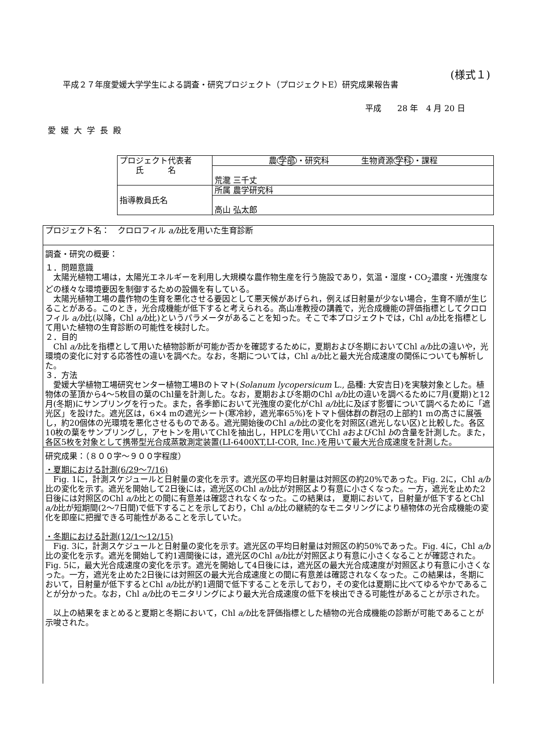(様式１)
平成２７年度愛媛大学学生による調査・研究プロジェクト（プロジェクトE）研究成果報告書
平成　　28 年　4 月 20 日
愛媛大学長殿
| プロジェクト代表者 氏 名 | 農 学部 ・研究科 生物資源 学科 ・課程 |
| | 荒瀧 三千丈 |
| 指導教員氏名 | 所属 農学研究科 |
| | 高山 弘太郎 |
| プロジェクト名： クロロフィル a/b 比を用いた生育診断 |
| 調査・研究の概要： １．問題意識 太陽光植物工場は，太陽光エネルギーを利用し大規模な農作物生産を行う施設であり，気温・湿度・CO<sub>2</sub>濃度・光強度などの様々な環境要因を制御するための設備を有している。 太陽光植物工場の農作物の生育を悪化させる要因として悪天候があげられ，例えば日射量が少ない場合，生育不順が生じることがある。このとき，光合成機能が低下すると考えられる。高山准教授の講義で，光合成機能の評価指標としてクロロフィル a/b 比(以降，Chl a/b 比)というパラメータがあることを知った。そこで本プロジェクトでは，Chl a/b 比を指標として用いた植物の生育診断の可能性を検討した。 ２．目的 Chl a/b 比を指標として用いた植物診断が可能か否かを確認するために，夏期および冬期においてChl a/b 比の違いや，光環境の変化に対する応答性の違いを調べた。なお，冬期については，Chl a/b 比と最大光合成速度の関係についても解析した。 ３．方法 愛媛大学植物工場研究センター植物工場Bのトマト( Solanum lycopersicum L., 品種: 大安吉日)を実験対象とした。植物体の茎頂から4～5枚目の葉のChl量を計測した。なお，夏期および冬期のChl a/b 比の違いを調べるために7月(夏期)と12月(冬期)にサンプリングを行った。また，各季節において光強度の変化がChl a/b 比に及ぼす影響について調べるために「遮光区」を設けた。遮光区は，6×4 mの遮光シート(寒冷紗，遮光率65%)をトマト個体群の群冠の上部約1 mの高さに展張し，約20個体の光環境を悪化させるものである。遮光開始後のChl a/b 比の変化を対照区(遮光しない区)と比較した。各区10枚の葉をサンプリングし，アセトンを用いてChlを抽出し，HPLCを用いてChl a およびChl b の含量を計測した。また，各区5枚を対象として携帯型光合成蒸散測定装置(LI-6400XT,LI-COR, Inc.)を用いて最大光合成速度を計測した。 |
| 研究成果：（８００字～９００字程度） ・夏期における計測(6/29～7/16) Fig. 1に，計測スケジュールと日射量の変化を示す。遮光区の平均日射量は対照区の約20%であった。Fig. 2に，Chl a/b 比の変化を示す。遮光を開始して2日後には，遮光区のChl a/b 比が対照区より有意に小さくなった。一方，遮光を止めた2日後には対照区のChl a/b 比との間に有意差は確認されなくなった。この結果は， 夏期において，日射量が低下するとChl a/b 比が短期間(2～7日間)で低下することを示しており，Chl a/b 比の継続的なモニタリングにより植物体の光合成機能の変化を即座に把握できる可能性があることを示していた。 ・冬期における計測(12/1～12/15) Fig. 3に，計測スケジュールと日射量の変化を示す。遮光区の平均日射量は対照区の約50%であった。Fig. 4に，Chl a/b 比の変化を示す。遮光を開始して約1週間後には，遮光区のChl a/b 比が対照区より有意に小さくなることが確認された。Fig. 5に，最大光合成速度の変化を示す。遮光を開始して4日後には，遮光区の最大光合成速度が対照区より有意に小さくなった。一方，遮光を止めた2日後には対照区の最大光合成速度との間に有意差は確認されなくなった。この結果は，冬期において，日射量が低下するとChl a/b 比が約1週間で低下することを示しており，その変化は夏期に比べてゆるやかであることが分かった。なお，Chl a/b 比のモニタリングにより最大光合成速度の低下を検出できる可能性があることが示された。 以上の結果をまとめると夏期と冬期において，Chl a/b 比を評価指標とした植物の光合成機能の診断が可能であることが示唆された。 |